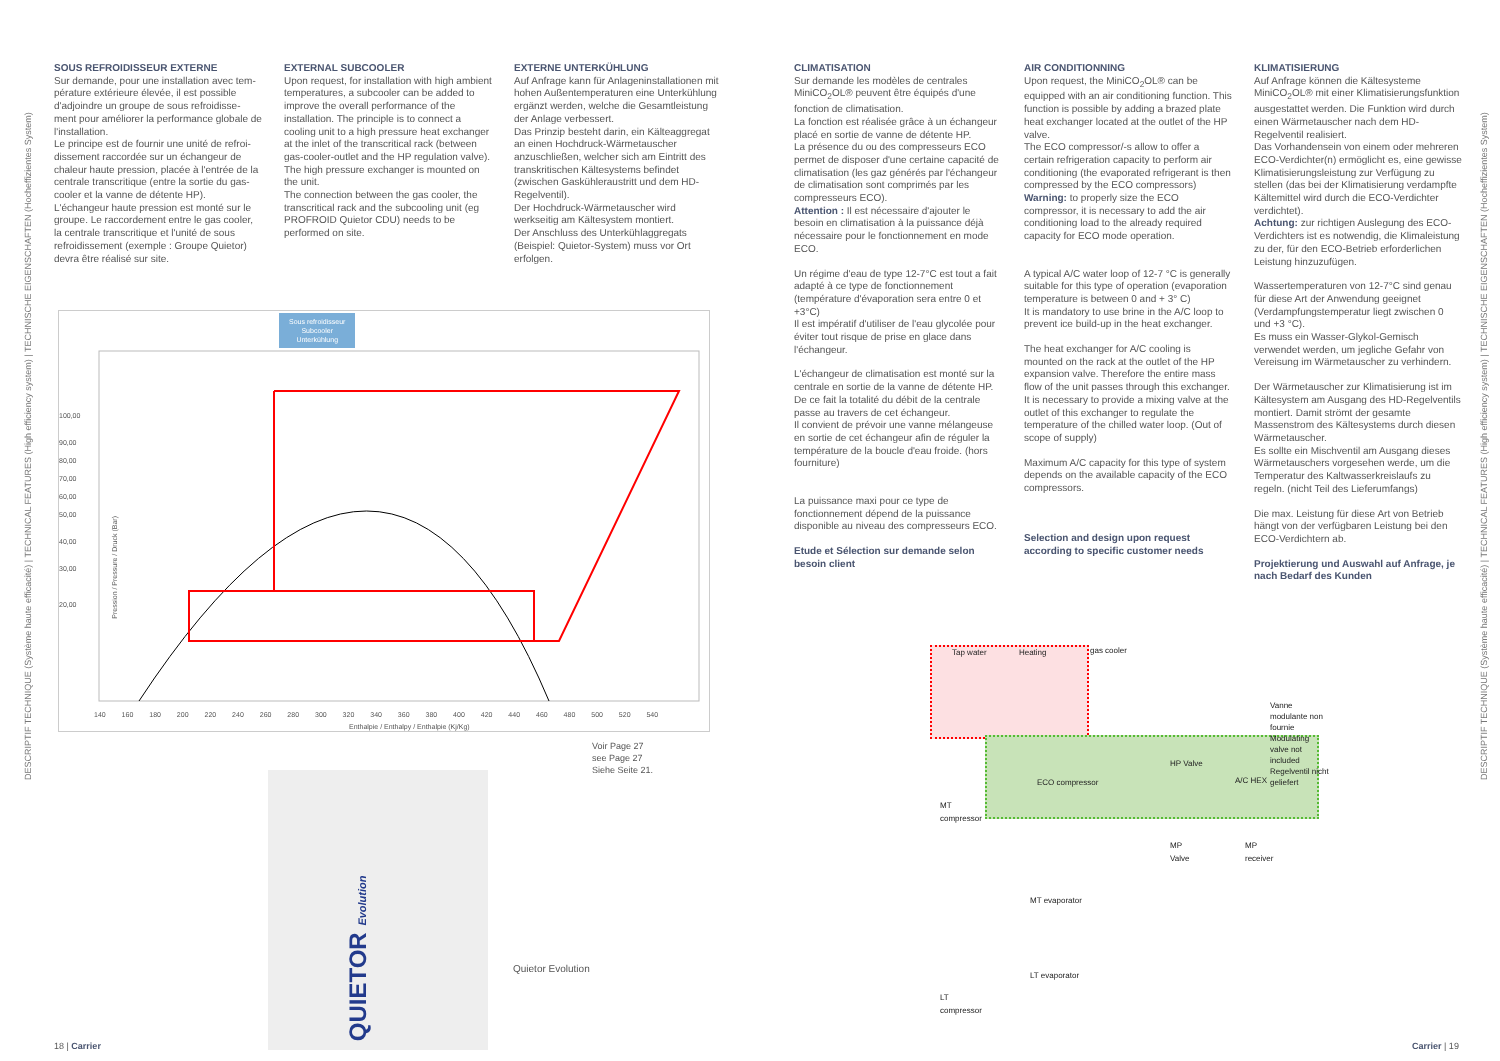DESCRIPTIF TECHNIQUE (Système haute efficacité) | TECHNICAL FEATURES (High efficiency system) | TECHNISCHE EIGENSCHAFTEN (Hocheffizientes System)
SOUS REFROIDISSEUR EXTERNE
Sur demande, pour une installation avec tem- pérature extérieure élevée, il est possible d'adjoindre un groupe de sous refroidisse- ment pour améliorer la performance globale de l'installation.
Le principe est de fournir une unité de refroi- dissement raccordée sur un échangeur de chaleur haute pression, placée à l'entrée de la centrale transcritique (entre la sortie du gas- cooler et la vanne de détente HP).
L'échangeur haute pression est monté sur le groupe. Le raccordement entre le gas cooler, la centrale transcritique et l'unité de sous refroidissement (exemple : Groupe Quietor) devra être réalisé sur site.
EXTERNAL SUBCOOLER
Upon request, for installation with high ambient temperatures, a subcooler can be added to improve the overall performance of the installation. The principle is to connect a cooling unit to a high pressure heat exchanger at the inlet of the transcritical rack (between gas-cooler-outlet and the HP regulation valve).
The high pressure exchanger is mounted on the unit.
The connection between the gas cooler, the transcritical rack and the subcooling unit (eg PROFROID Quietor CDU) needs to be performed on site.
EXTERNE UNTERKÜHLUNG
Auf Anfrage kann für Anlageninstallationen mit hohen Außentemperaturen eine Unterkühlung ergänzt werden, welche die Gesamtleistung der Anlage verbessert.
Das Prinzip besteht darin, ein Kälteaggregat an einen Hochdruck-Wärmetauscher anzuschließen, welcher sich am Eintritt des transkritischen Kältesystems befindet (zwischen Gaskühleraustritt und dem HD-Regelventil).
Der Hochdruck-Wärmetauscher wird werkseitig am Kältesystem montiert.
Der Anschluss des Unterkühlaggregats (Beispiel: Quietor-System) muss vor Ort erfolgen.
Sous refroidisseur
Subcooler
Unterkühlung
100,00
90,00
80,00
70,00
60,00
50,00
40,00
30,00
20,00
Pression / Pressure / Druck (Bar)
140 160 180 200 220 240 260 280 300 320 340 360 380 400 420 440 460 480 500 520 540
Enthalpie / Enthalpy / Enthalpie (Kj/Kg)
Voir Page 27
see Page 27
Siehe Seite 21.
QUIETOR Evolution
Quietor Evolution
18 | Carrier
DESCRIPTIF TECHNIQUE (Système haute efficacité) | TECHNICAL FEATURES (High efficiency system) | TECHNISCHE EIGENSCHAFTEN (Hocheffizientes System)
CLIMATISATION
Sur demande les modèles de centrales MiniCO<sub>2</sub>OL® peuvent être équipés d'une fonction de climatisation.
La fonction est réalisée grâce à un échangeur placé en sortie de vanne de détente HP.
La présence du ou des compresseurs ECO permet de disposer d'une certaine capacité de climatisation (les gaz générés par l'échangeur de climatisation sont comprimés par les compresseurs ECO).
Attention : Il est nécessaire d'ajouter le besoin en climatisation à la puissance déjà nécessaire pour le fonctionnement en mode ECO.
Un régime d'eau de type 12-7°C est tout a fait adapté à ce type de fonctionnement (température d'évaporation sera entre 0 et +3°C)
Il est impératif d'utiliser de l'eau glycolée pour éviter tout risque de prise en glace dans l'échangeur.
L'échangeur de climatisation est monté sur la centrale en sortie de la vanne de détente HP.
De ce fait la totalité du débit de la centrale passe au travers de cet échangeur.
Il convient de prévoir une vanne mélangeuse en sortie de cet échangeur afin de réguler la température de la boucle d'eau froide. (hors fourniture)
La puissance maxi pour ce type de fonctionnement dépend de la puissance disponible au niveau des compresseurs ECO.
Etude et Sélection sur demande selon besoin client
AIR CONDITIONNING
Upon request, the MiniCO<sub>2</sub>OL® can be equipped with an air conditioning function. This function is possible by adding a brazed plate heat exchanger located at the outlet of the HP valve.
The ECO compressor/-s allow to offer a certain refrigeration capacity to perform air conditioning (the evaporated refrigerant is then compressed by the ECO compressors)
Warning: to properly size the ECO compressor, it is necessary to add the air conditioning load to the already required capacity for ECO mode operation.
A typical A/C water loop of 12-7 °C is generally suitable for this type of operation (evaporation temperature is between 0 and + 3° C)
It is mandatory to use brine in the A/C loop to prevent ice build-up in the heat exchanger.
The heat exchanger for A/C cooling is mounted on the rack at the outlet of the HP expansion valve. Therefore the entire mass flow of the unit passes through this exchanger.
It is necessary to provide a mixing valve at the outlet of this exchanger to regulate the temperature of the chilled water loop. (Out of scope of supply)
Maximum A/C capacity for this type of system depends on the available capacity of the ECO compressors.
Selection and design upon request according to specific customer needs
KLIMATISIERUNG
Auf Anfrage können die Kältesysteme MiniCO<sub>2</sub>OL® mit einer Klimatisierungsfunktion ausgestattet werden. Die Funktion wird durch einen Wärmetauscher nach dem HD-Regelventil realisiert.
Das Vorhandensein von einem oder mehreren ECO-Verdichter(n) ermöglicht es, eine gewisse Klimatisierungsleistung zur Verfügung zu stellen (das bei der Klimatisierung verdampfte Kältemittel wird durch die ECO-Verdichter verdichtet).
Achtung: zur richtigen Auslegung des ECO-Verdichters ist es notwendig, die Klimaleistung zu der, für den ECO-Betrieb erforderlichen Leistung hinzuzufügen.
Wassertemperaturen von 12-7°C sind genau für diese Art der Anwendung geeignet (Verdampfungstemperatur liegt zwischen 0 und +3 °C).
Es muss ein Wasser-Glykol-Gemisch verwendet werden, um jegliche Gefahr von Vereisung im Wärmetauscher zu verhindern.
Der Wärmetauscher zur Klimatisierung ist im Kältesystem am Ausgang des HD-Regelventils montiert. Damit strömt der gesamte Massenstrom des Kältesystems durch diesen Wärmetauscher.
Es sollte ein Mischventil am Ausgang dieses Wärmetauschers vorgesehen werde, um die Temperatur des Kaltwasserkreislaufs zu regeln. (nicht Teil des Lieferumfangs)
Die max. Leistung für diese Art von Betrieb hängt von der verfügbaren Leistung bei den ECO-Verdichtern ab.
Projektierung und Auswahl auf Anfrage, je nach Bedarf des Kunden
Tap water Heating
ECO compressor
gas cooler
Vanne modulante non fournie
Modulating valve not included
Regelventil nicht geliefert
HP Valve
A/C HEX
MT
compressor
MP
Valve
MP
receiver
MT evaporator
LT
compressor
LT evaporator
Carrier | 19